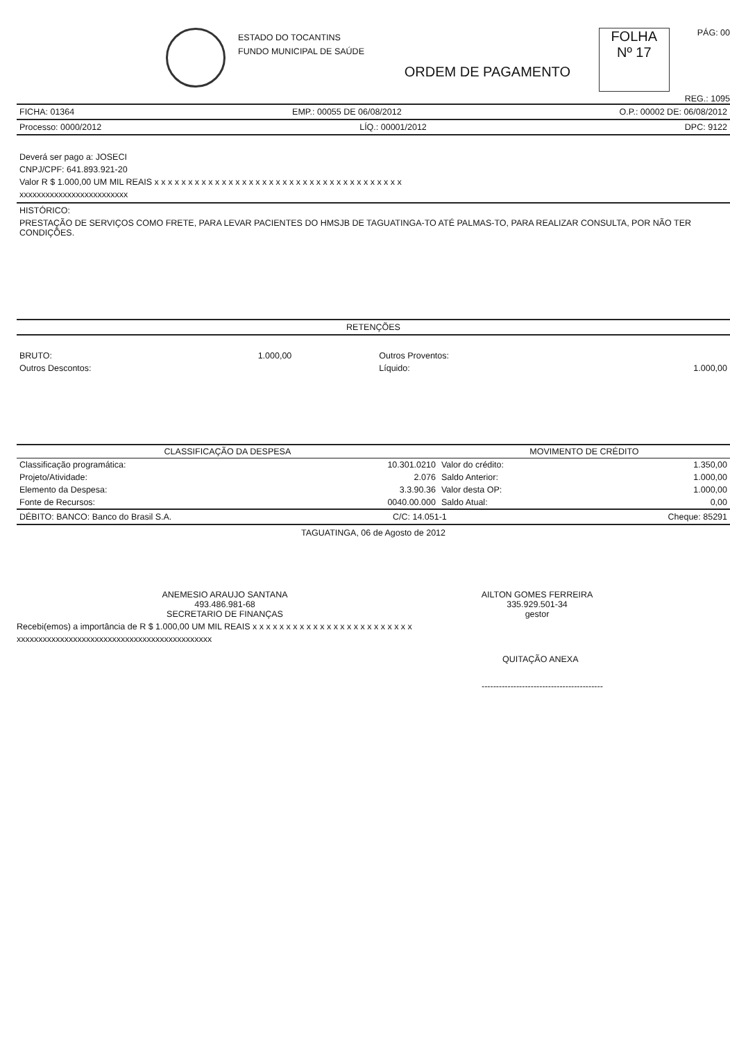ESTADO DO TOCANTINS
FUNDO MUNICIPAL DE SAÚDE
FOLHA
Nº 17
PÁG: 00
ORDEM DE PAGAMENTO
REG.: 1095
FICHA: 01364 EMP.: 00055 DE 06/08/2012 O.P.: 00002 DE: 06/08/2012
Processo: 0000/2012 LÍQ.: 00001/2012 DPC: 9122
Deverá ser pago a: JOSECI
CNPJ/CPF: 641.893.921-20
Valor R $ 1.000,00 UM MIL REAIS x x x x x x x x x x x x x x x x x x x x x x x x x x x x x x x x x x x x x
xxxxxxxxxxxxxxxxxxxxxxxxx
HISTÓRICO:
PRESTAÇÃO DE SERVIÇOS COMO FRETE, PARA LEVAR PACIENTES DO HMSJB DE TAGUATINGA-TO ATÉ PALMAS-TO, PARA REALIZAR CONSULTA, POR NÃO TER CONDIÇÕES.
RETENÇÕES
| BRUTO: | 1.000,00 | Outros Proventos: | |
| Outros Descontos: | | Líquido: | 1.000,00 |
| CLASSIFICAÇÃO DA DESPESA | | MOVIMENTO DE CRÉDITO | |
| --- | --- | --- | --- |
| Classificação programática: | 10.301.0210 | Valor do crédito: | 1.350,00 |
| Projeto/Atividade: | 2.076 | Saldo Anterior: | 1.000,00 |
| Elemento da Despesa: | 3.3.90.36 | Valor desta OP: | 1.000,00 |
| Fonte de Recursos: | 0040.00.000 | Saldo Atual: | 0,00 |
DÉBITO: BANCO: Banco do Brasil S.A. C/C: 14.051-1 Cheque: 85291
TAGUATINGA, 06 de Agosto de 2012
ANEMESIO ARAUJO SANTANA
493.486.981-68
SECRETARIO DE FINANÇAS
AILTON GOMES FERREIRA
335.929.501-34
gestor
Recebi(emos) a importância de R $ 1.000,00 UM MIL REAIS x x x x x x x x x x x x x x x x x x x x x x x x
xxxxxxxxxxxxxxxxxxxxxxxxxxxxxxxxxxxxxxxxxxxxx
QUITAÇÃO ANEXA
------------------------------------------